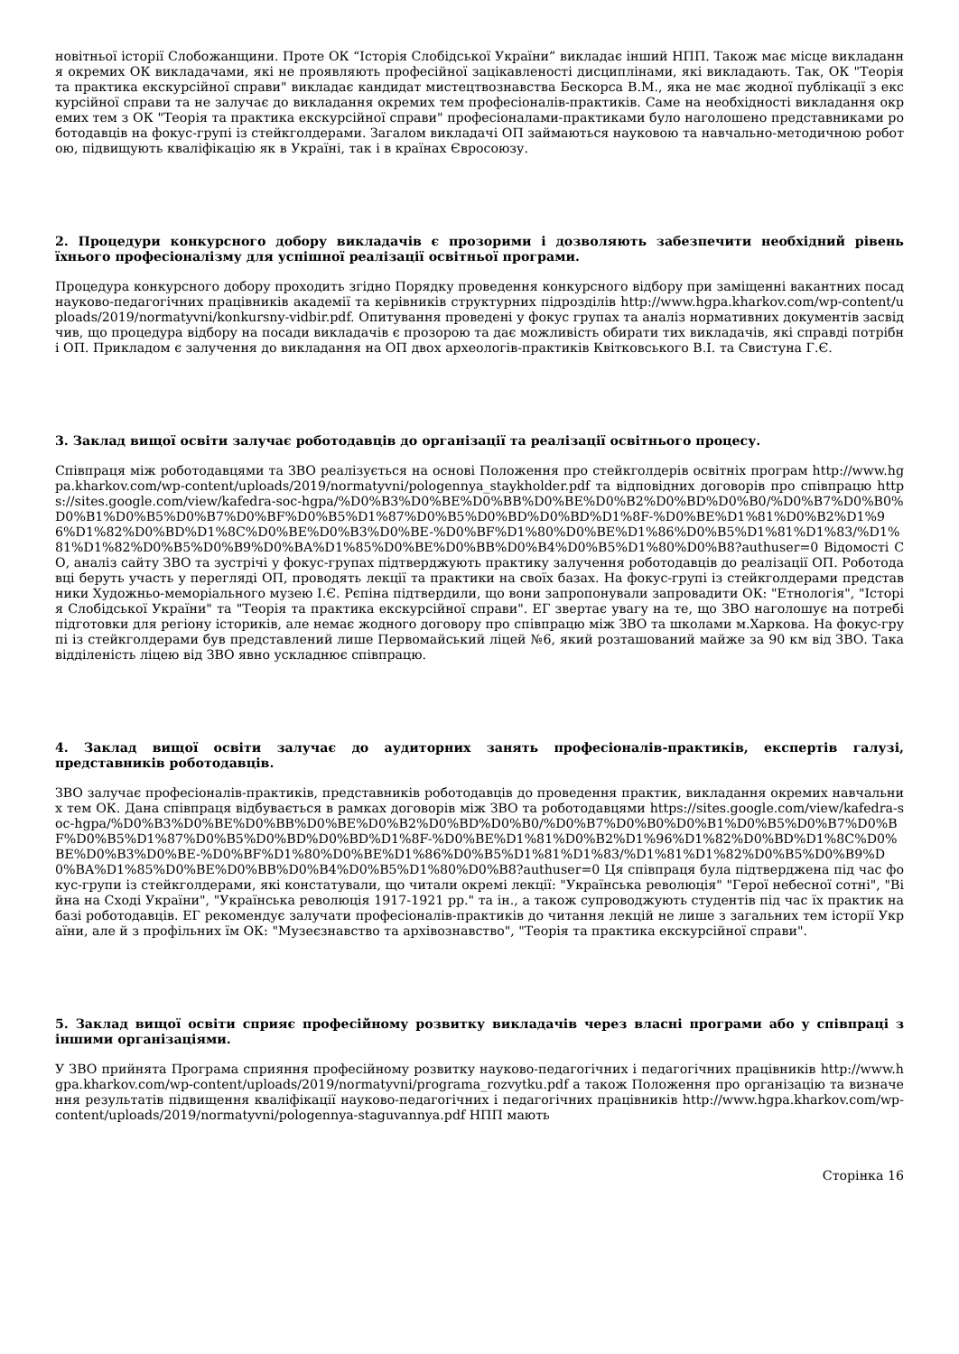новітньої історії Слобожанщини. Проте ОК “Історія Слобідської України” викладає інший НПП. Також має місце викладання окремих ОК викладачами, які не проявляють професійної зацікавленості дисциплінами, які викладають. Так, ОК "Теорія та практика екскурсійної справи" викладає кандидат мистецтвознавства Бескорса В.М., яка не має жодної публікації з екскурсійної справи та не залучає до викладання окремих тем професіоналів-практиків. Саме на необхідності викладання окремих тем з ОК "Теорія та практика екскурсійної справи" професіоналами-практиками було наголошено представниками роботодавців на фокус-групі із стейкголдерами. Загалом викладачі ОП займаються науковою та навчально-методичною роботою, підвищують кваліфікацію як в Україні, так і в країнах Євросоюзу.
2. Процедури конкурсного добору викладачів є прозорими і дозволяють забезпечити необхідний рівень їхнього професіоналізму для успішної реалізації освітньої програми.
Процедура конкурсного добору проходить згідно Порядку проведення конкурсного відбору при заміщенні вакантних посад науково-педагогічних працівників академії та керівників структурних підрозділів http://www.hgpa.kharkov.com/wp-content/uploads/2019/normatyvni/konkursny-vidbir.pdf. Опитування проведені у фокус групах та аналіз нормативних документів засвідчив, що процедура відбору на посади викладачів є прозорою та дає можливість обирати тих викладачів, які справді потрібні ОП. Прикладом є залучення до викладання на ОП двох археологів-практиків Квітковського В.І. та Свистуна Г.Є.
3. Заклад вищої освіти залучає роботодавців до організації та реалізації освітнього процесу.
Співпраця між роботодавцями та ЗВО реалізується на основі Положення про стейкголдерів освітніх програм http://www.hgpa.kharkov.com/wp-content/uploads/2019/normatyvni/pologennya_staykholder.pdf та відповідних договорів про співпрацю https://sites.google.com/view/kafedra-soc-hgpa/%D0%B3%D0%BE%D0%BB%D0%BE%D0%B2%D0%BD%D0%B0/%D0%B7%D0%B0%D0%B1%D0%B5%D0%B7%D0%BF%D0%B5%D1%87%D0%B5%D0%BD%D0%BD%D1%8F-%D0%BE%D1%81%D0%B2%D1%96%D1%82%D0%BD%D1%8C%D0%BE%D0%B3%D0%BE-%D0%BF%D1%80%D0%BE%D1%86%D0%B5%D1%81%D1%83/%D1%81%D1%82%D0%B5%D0%B9%D0%BA%D1%85%D0%BE%D0%BB%D0%B4%D0%B5%D1%80%D0%B8?authuser=0 Відомості СО, аналіз сайту ЗВО та зустрічі у фокус-групах підтверджують практику залучення роботодавців до реалізації ОП. Роботодавці беруть участь у перегляді ОП, проводять лекції та практики на своїх базах. На фокус-групі із стейкголдерами представники Художньо-меморіального музею І.Є. Рєпіна підтвердили, що вони запропонували запровадити ОК: "Етнологія", "Історія Слобідської України" та "Теорія та практика екскурсійної справи". ЕГ звертає увагу на те, що ЗВО наголошує на потребі підготовки для регіону істориків, але немає жодного договору про співпрацю між ЗВО та школами м.Харкова. На фокус-групі із стейкголдерами був представлений лише Первомайський ліцей №6, який розташований майже за 90 км від ЗВО. Така відділеність ліцею від ЗВО явно ускладнює співпрацю.
4. Заклад вищої освіти залучає до аудиторних занять професіоналів-практиків, експертів галузі, представників роботодавців.
ЗВО залучає професіоналів-практиків, представників роботодавців до проведення практик, викладання окремих навчальних тем ОК. Дана співпраця відбувається в рамках договорів між ЗВО та роботодавцями https://sites.google.com/view/kafedra-soc-hgpa/%D0%B3%D0%BE%D0%BB%D0%BE%D0%B2%D0%BD%D0%B0/%D0%B7%D0%B0%D0%B1%D0%B5%D0%B7%D0%BF%D0%B5%D1%87%D0%B5%D0%BD%D0%BD%D1%8F-%D0%BE%D1%81%D0%B2%D1%96%D1%82%D0%BD%D1%8C%D0%BE%D0%B3%D0%BE-%D0%BF%D1%80%D0%BE%D1%86%D0%B5%D1%81%D1%83/%D1%81%D1%82%D0%B5%D0%B9%D0%BA%D1%85%D0%BE%D0%BB%D0%B4%D0%B5%D1%80%D0%B8?authuser=0 Ця співпраця була підтверджена під час фокус-групи із стейкголдерами, які констатували, що читали окремі лекції: "Українська революція" "Герої небесної сотні", "Війна на Сході України", "Українська революція 1917-1921 рр." та ін., а також супроводжують студентів під час їх практик на базі роботодавців. ЕГ рекомендує залучати професіоналів-практиків до читання лекцій не лише з загальних тем історії України, але й з профільних їм ОК: "Музеєзнавство та архівознавство", "Теорія та практика екскурсійної справи".
5. Заклад вищої освіти сприяє професійному розвитку викладачів через власні програми або у співпраці з іншими організаціями.
У ЗВО прийнята Програма сприяння професійному розвитку науково-педагогічних і педагогічних працівників http://www.hgpa.kharkov.com/wp-content/uploads/2019/normatyvni/programa_rozvytku.pdf а також Положення про організацію та визначення результатів підвищення кваліфікації науково-педагогічних і педагогічних працівників http://www.hgpa.kharkov.com/wp-content/uploads/2019/normatyvni/pologennya-staguvannya.pdf НПП мають
Сторінка 16